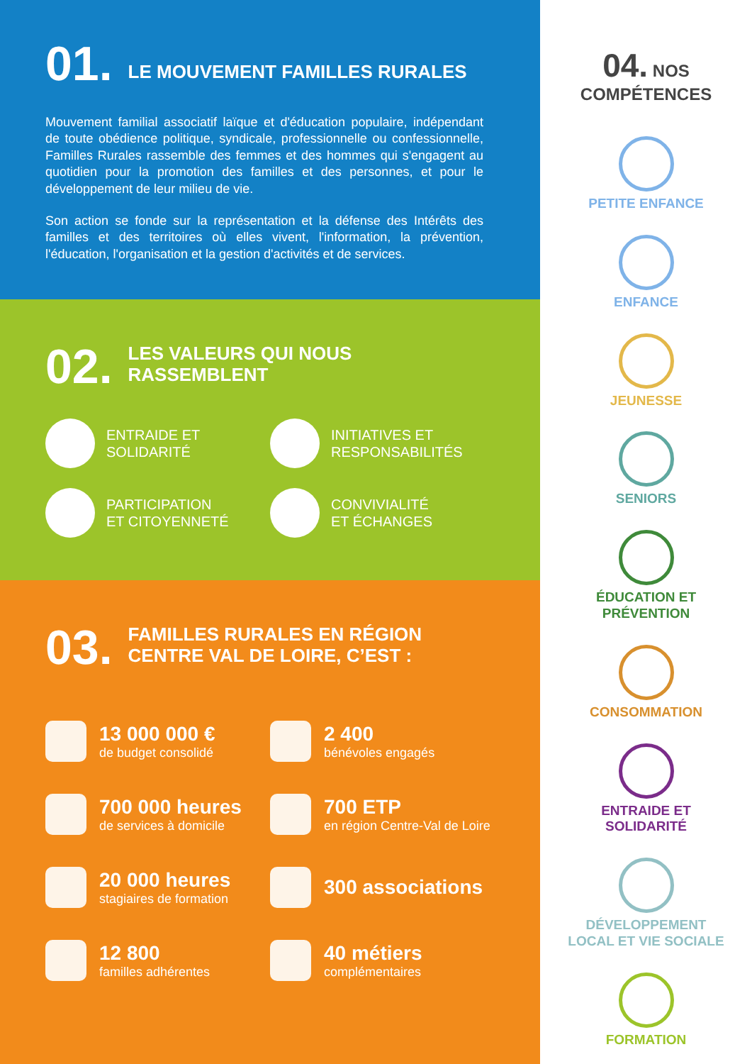01.
LE MOUVEMENT FAMILLES RURALES
Mouvement familial associatif laïque et d'éducation populaire, indépendant de toute obédience politique, syndicale, professionnelle ou confessionnelle, Familles Rurales rassemble des femmes et des hommes qui s'engagent au quotidien pour la promotion des familles et des personnes, et pour le développement de leur milieu de vie.
Son action se fonde sur la représentation et la défense des Intérêts des familles et des territoires où elles vivent, l'information, la prévention, l'éducation, l'organisation et la gestion d'activités et de services.
02.
LES VALEURS QUI NOUS
RASSEMBLENT
ENTRAIDE ET
SOLIDARITÉ
INITIATIVES ET
RESPONSABILITÉS
PARTICIPATION
ET CITOYENNETÉ
CONVIVIALITÉ
ET ÉCHANGES
03.
FAMILLES RURALES EN RÉGION
CENTRE VAL DE LOIRE, C’EST :
13 000 000 €
de budget consolidé
2 400
bénévoles engagés
700 000 heures
de services à domicile
700 ETP
en région Centre-Val de Loire
20 000 heures
stagiaires de formation
300 associations
12 800
familles adhérentes
40 métiers
complémentaires
04. NOS
COMPÉTENCES
PETITE ENFANCE
ENFANCE
JEUNESSE
SENIORS
ÉDUCATION ET
PRÉVENTION
CONSOMMATION
ENTRAIDE ET
SOLIDARITÉ
DÉVELOPPEMENT
LOCAL ET VIE SOCIALE
FORMATION